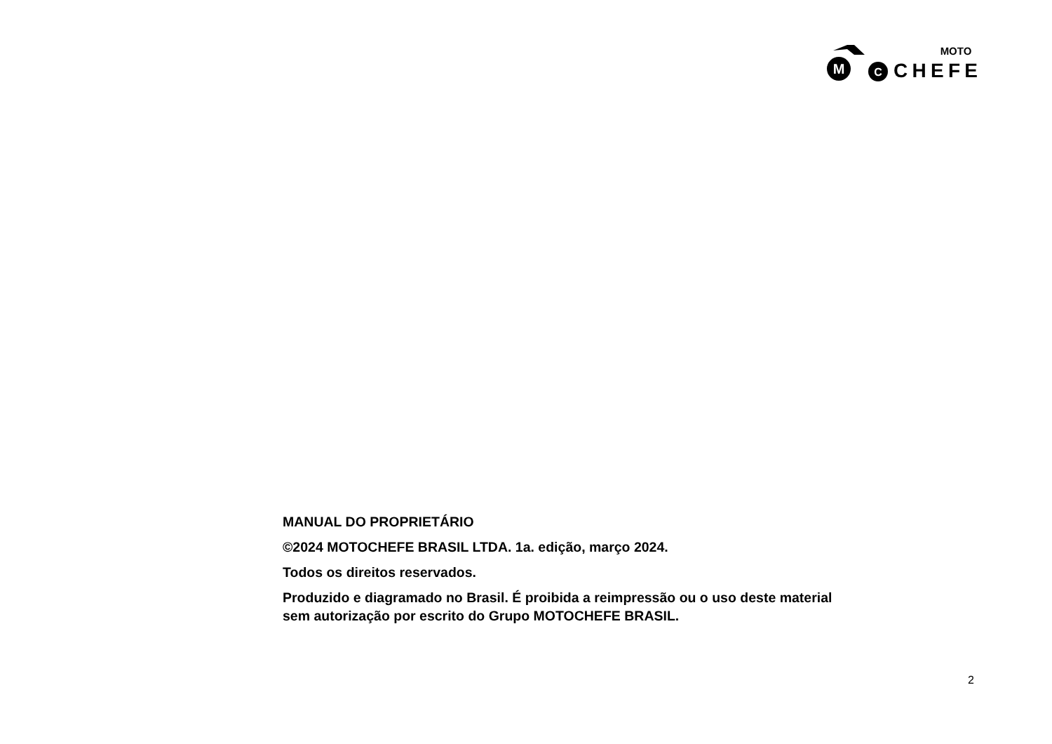M
C
MOTO
CHEFE
MANUAL DO PROPRIETÁRIO
©2024 MOTOCHEFE BRASIL LTDA. 1a. edição, março 2024.
Todos os direitos reservados.
Produzido e diagramado no Brasil. É proibida a reimpressão ou o uso deste material sem autorização por escrito do Grupo MOTOCHEFE BRASIL.
2